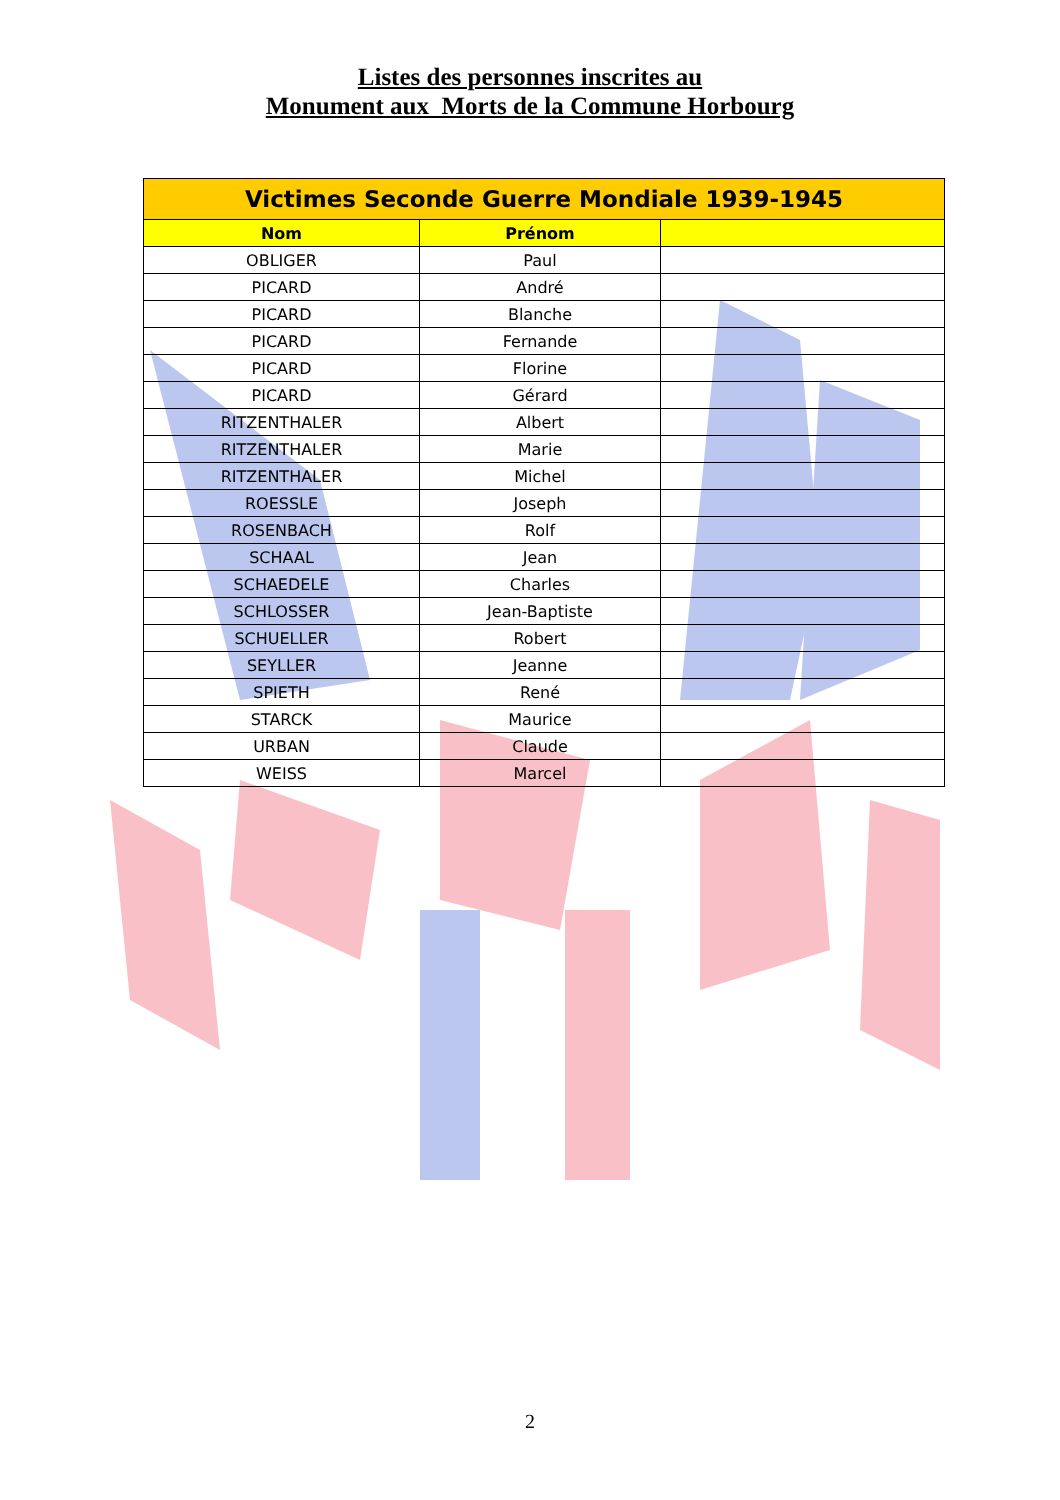Listes des personnes inscrites au
Monument aux Morts de la Commune Horbourg
| Victimes Seconde Guerre Mondiale 1939-1945 | | |
| Nom | Prénom | |
| OBLIGER | Paul | |
| PICARD | André | |
| PICARD | Blanche | |
| PICARD | Fernande | |
| PICARD | Florine | |
| PICARD | Gérard | |
| RITZENTHALER | Albert | |
| RITZENTHALER | Marie | |
| RITZENTHALER | Michel | |
| ROESSLE | Joseph | |
| ROSENBACH | Rolf | |
| SCHAAL | Jean | |
| SCHAEDELE | Charles | |
| SCHLOSSER | Jean-Baptiste | |
| SCHUELLER | Robert | |
| SEYLLER | Jeanne | |
| SPIETH | René | |
| STARCK | Maurice | |
| URBAN | Claude | |
| WEISS | Marcel | |
2